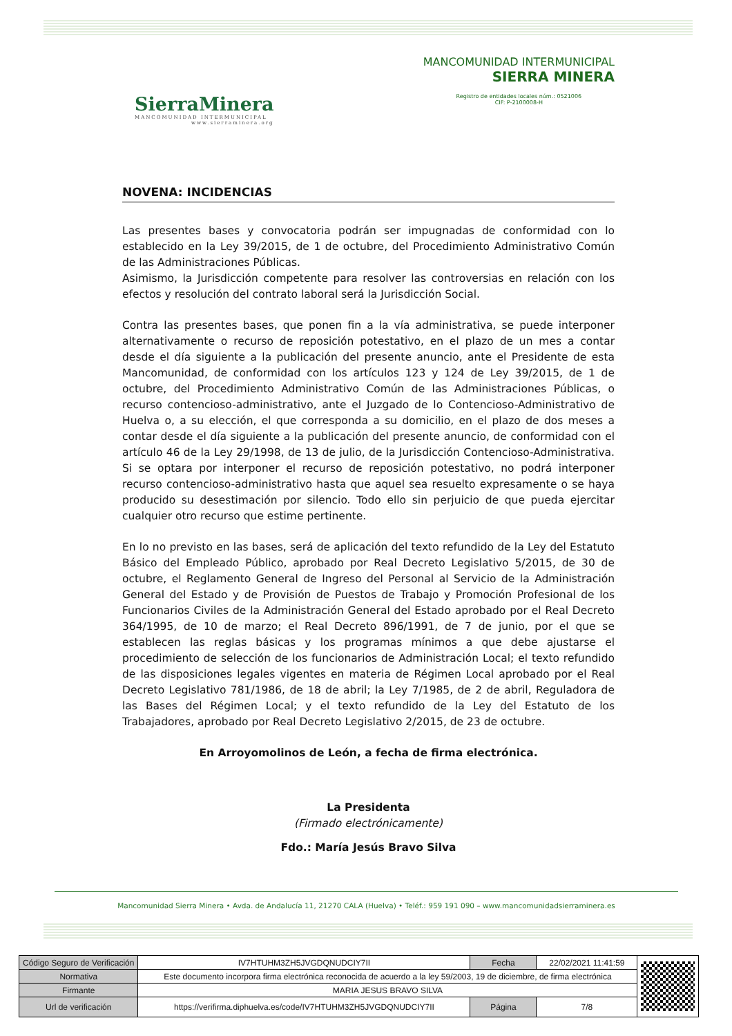SierraMinera
MANCOMUNIDAD INTERMUNICIPAL
www.sierraminera.org
MANCOMUNIDAD INTERMUNICIPAL
SIERRA MINERA
Registro de entidades locales núm.: 0521006
CIF: P-2100008-H
NOVENA: INCIDENCIAS
Las presentes bases y convocatoria podrán ser impugnadas de conformidad con lo establecido en la Ley 39/2015, de 1 de octubre, del Procedimiento Administrativo Común de las Administraciones Públicas.
Asimismo, la Jurisdicción competente para resolver las controversias en relación con los efectos y resolución del contrato laboral será la Jurisdicción Social.
Contra las presentes bases, que ponen fin a la vía administrativa, se puede interponer alternativamente o recurso de reposición potestativo, en el plazo de un mes a contar desde el día siguiente a la publicación del presente anuncio, ante el Presidente de esta Mancomunidad, de conformidad con los artículos 123 y 124 de Ley 39/2015, de 1 de octubre, del Procedimiento Administrativo Común de las Administraciones Públicas, o recurso contencioso-administrativo, ante el Juzgado de lo Contencioso-Administrativo de Huelva o, a su elección, el que corresponda a su domicilio, en el plazo de dos meses a contar desde el día siguiente a la publicación del presente anuncio, de conformidad con el artículo 46 de la Ley 29/1998, de 13 de julio, de la Jurisdicción Contencioso-Administrativa. Si se optara por interponer el recurso de reposición potestativo, no podrá interponer recurso contencioso-administrativo hasta que aquel sea resuelto expresamente o se haya producido su desestimación por silencio. Todo ello sin perjuicio de que pueda ejercitar cualquier otro recurso que estime pertinente.
En lo no previsto en las bases, será de aplicación del texto refundido de la Ley del Estatuto Básico del Empleado Público, aprobado por Real Decreto Legislativo 5/2015, de 30 de octubre, el Reglamento General de Ingreso del Personal al Servicio de la Administración General del Estado y de Provisión de Puestos de Trabajo y Promoción Profesional de los Funcionarios Civiles de la Administración General del Estado aprobado por el Real Decreto 364/1995, de 10 de marzo; el Real Decreto 896/1991, de 7 de junio, por el que se establecen las reglas básicas y los programas mínimos a que debe ajustarse el procedimiento de selección de los funcionarios de Administración Local; el texto refundido de las disposiciones legales vigentes en materia de Régimen Local aprobado por el Real Decreto Legislativo 781/1986, de 18 de abril; la Ley 7/1985, de 2 de abril, Reguladora de las Bases del Régimen Local; y el texto refundido de la Ley del Estatuto de los Trabajadores, aprobado por Real Decreto Legislativo 2/2015, de 23 de octubre.
En Arroyomolinos de León, a fecha de firma electrónica.
La Presidenta
(Firmado electrónicamente)
Fdo.: María Jesús Bravo Silva
Mancomunidad Sierra Minera • Avda. de Andalucía 11, 21270 CALA (Huelva) • Teléf.: 959 191 090 – www.mancomunidadsierraminera.es
| Código Seguro de Verificación | IV7HTUHM3ZH5JVGDQNUDCIY7II | Fecha | 22/02/2021 11:41:59 | |
| Normativa | Este documento incorpora firma electrónica reconocida de acuerdo a la ley 59/2003, 19 de diciembre, de firma electrónica | | | |
| Firmante | MARIA JESUS BRAVO SILVA | | | |
| Url de verificación | https://verifirma.diphuelva.es/code/IV7HTUHM3ZH5JVGDQNUDCIY7II | Página | 7/8 | |